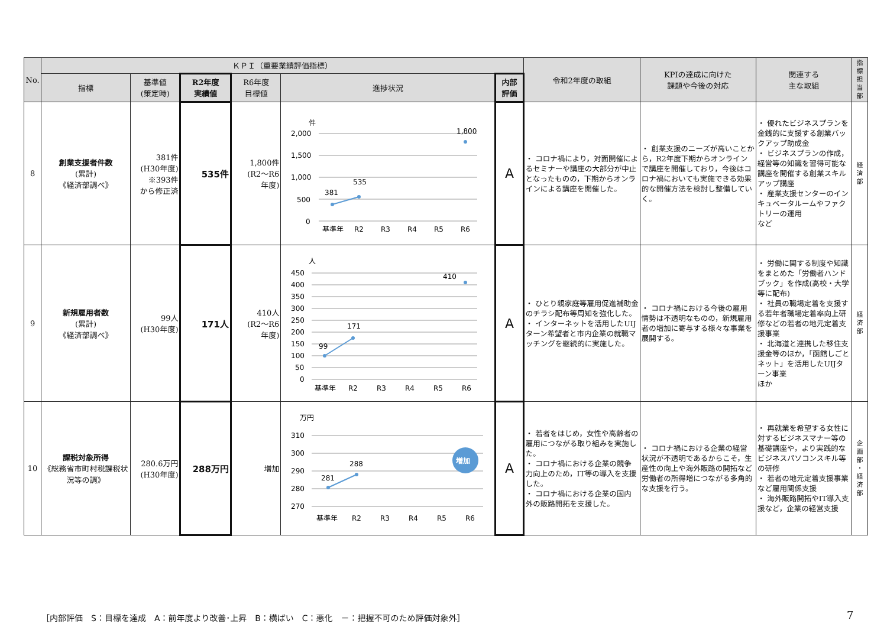| No. | ＫＰＩ（重要業績評価指標） | | | | | | 令和2年度の取組 | KPIの達成に向けた 課題や今後の対応 | 関連する 主な取組 | 指 標 担 当 部 |
| --- | --- | --- | --- | --- | --- | --- | --- | --- | --- | --- |
| | 指標 | 基準値 (策定時) | R2年度 実績値 | R6年度 目標値 | 進捗状況 | 内部 評価 | | | | |
| 8 | 創業支援者件数 (累計) 《経済部調べ》 | 381件 (H30年度) ※393件 から修正済 | 535件 | 1,800件 (R2～R6 年度) | 件 2,000 1,500 1,000 500 0 381 535 1,800 基準年 R2 R3 R4 R5 R6 | A | ・ コロナ禍により，対面開催によるセミナーや講座の大部分が中止となったものの，下期からオンラインによる講座を開催した。 | ・ 創業支援のニーズが高いことから，R2年度下期からオンラインで講座を開催しており，今後はコロナ禍においても実施できる効果的な開催方法を検討し整備していく。 | ・ 優れたビジネスプランを金銭的に支援する創業バックアップ助成金 ・ ビジネスプランの作成，経営等の知識を習得可能な講座を開催する創業スキルアップ講座 ・ 産業支援センターのインキュベータルームやファクトリーの運用 など | 経 済 部 |
| 9 | 新規雇用者数 (累計) 《経済部調べ》 | 99人 (H30年度) | 171人 | 410人 (R2～R6 年度) | 人 450 400 350 300 250 200 150 100 50 0 99 171 410 基準年 R2 R3 R4 R5 R6 | A | ・ ひとり親家庭等雇用促進補助金のチラシ配布等周知を強化した。 ・ インターネットを活用したUIJターン希望者と市内企業の就職マッチングを継続的に実施した。 | ・ コロナ禍における今後の雇用情勢は不透明なものの，新規雇用者の増加に寄与する様々な事業を展開する。 | ・ 労働に関する制度や知識をまとめた「労働者ハンドブック」を作成(高校・大学等に配布) ・ 社員の職場定着を支援する若年者職場定着率向上研修などの若者の地元定着支援事業 ・ 北海道と連携した移住支援金等のほか，「函館しごとネット」を活用したUIJターン事業 ほか | 経 済 部 |
| 10 | 課税対象所得 《総務省市町村税課税状況等の調》 | 280.6万円 (H30年度) | 288万円 | 増加 | 万円 310 300 290 280 270 増加 281 288 基準年 R2 R3 R4 R5 R6 | A | ・ 若者をはじめ，女性や高齢者の雇用につながる取り組みを実施した。 ・ コロナ禍における企業の競争力向上のため，IT等の導入を支援した。 ・ コロナ禍における企業の国内外の販路開拓を支援した。 | ・ コロナ禍における企業の経営状況が不透明であるからこそ，生産性の向上や海外販路の開拓など労働者の所得増につながる多角的な支援を行う。 | ・ 再就業を希望する女性に対するビジネスマナー等の基礎講座や，より実践的なビジネスパソコンスキル等の研修 ・ 若者の地元定着支援事業など雇用関係支援 ・ 海外販路開拓やIT導入支援など，企業の経営支援 | 企 画 部 ・ 経 済 部 |
［内部評価　S：目標を達成　A：前年度より改善･上昇　B：横ばい　C：悪化　－：把握不可のため評価対象外］
7